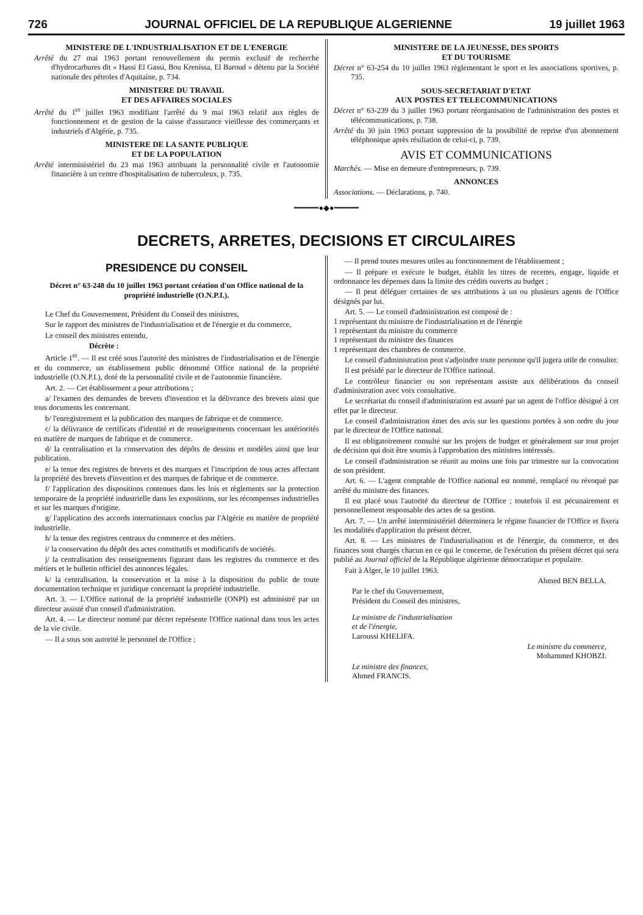726 JOURNAL OFFICIEL DE LA REPUBLIQUE ALGERIENNE 19 juillet 1963
MINISTERE DE L'INDUSTRIALISATION ET DE L'ENERGIE
Arrêté du 27 mai 1963 portant renouvellement du permis exclusif de recherche d'hydrocarbures dit « Hassi El Gassi, Bou Krenissa, El Baroud » détenu par la Société nationale des pétroles d'Aquitaine, p. 734.
MINISTERE DU TRAVAIL
ET DES AFFAIRES SOCIALES
Arrêté du 1<sup>er</sup> juillet 1963 modifiant l'arrêté du 9 mai 1963 relatif aux règles de fonctionnement et de gestion de la caisse d'assurance vieillesse des commerçants et industriels d'Algérie, p. 735.
MINISTERE DE LA SANTE PUBLIQUE
ET DE LA POPULATION
Arrêté interministériel du 23 mai 1963 attribuant la personnalité civile et l'autonomie financière à un centre d'hospitalisation de tuberculeux, p. 735.
MINISTERE DE LA JEUNESSE, DES SPORTS
ET DU TOURISME
Décret n° 63-254 du 10 juillet 1963 règlementant le sport et les associations sportives, p. 735.
SOUS-SECRETARIAT D'ETAT
AUX POSTES ET TELECOMMUNICATIONS
Décret n° 63-239 du 3 juillet 1963 portant réorganisation de l'administration des postes et télécommunications, p. 738.
Arrêté du 30 juin 1963 portant suppression de la possibilité de reprise d'un abonnement téléphonique après résiliation de celui-ci, p. 739.
AVIS ET COMMUNICATIONS
Marchés. — Mise en demeure d'entrepreneurs, p. 739.
ANNONCES
Associations. — Déclarations, p. 740.
━━━━━●◆●━━━━━
DECRETS, ARRETES, DECISIONS ET CIRCULAIRES
PRESIDENCE DU CONSEIL
Décret n° 63-248 du 10 juillet 1963 portant création d'un Office national de la propriété industrielle (O.N.P.I.).
Le Chef du Gouvernement, Président du Conseil des ministres,
Sur le rapport des ministres de l'industrialisation et de l'énergie et du commerce,
Le conseil des ministres entendu,
Décrète :
Article 1<sup>er</sup>. — Il est créé sous l'autorité des ministres de l'industrialisation et de l'énergie et du commerce, un établissement public dénommé Office national de la propriété industrielle (O.N.P.I.), doté de la personnalité civile et de l'autonomie financière.
Art. 2. — Cet établissement a pour attributions ;
a/ l'examen des demandes de brevets d'invention et la délivrance des brevets ainsi que tous documents les concernant.
b/ l'enregistrement et la publication des marques de fabrique et de commerce.
c/ la délivrance de certificats d'identité et de renseignements concernant les antériorités en matière de marques de fabrique et de commerce.
d/ la centralisation et la conservation des dépôts de dessins et modèles ainsi que leur publication.
e/ la tenue des registres de brevets et des marques et l'inscription de tous actes affectant la propriété des brevets d'invention et des marques de fabrique et de commerce.
f/ l'application des dispositions contenues dans les lois et règlements sur la protection temporaire de la propriété industrielle dans les expositions, sur les récompenses industrielles et sur les marques d'origine.
g/ l'application des accords internationaux conclus par l'Algérie en matière de propriété industrielle.
h/ la tenue des registres centraux du commerce et des métiers.
i/ la conservation du dépôt des actes constitutifs et modificatifs de sociétés.
j/ la centralisation des renseignements figurant dans les registres du commerce et des métiers et le bulletin officiel des annonces légales.
k/ la centralisation, la conservation et la mise à la disposition du public de toute documentation technique et juridique concernant la propriété industrielle.
Art. 3. — L'Office national de la propriété industrielle (ONPI) est administré par un directeur assisté d'un conseil d'administration.
Art. 4. — Le directeur nommé par décret représente l'Office national dans tous les actes de la vie civile.
— Il a sous son autorité le personnel de l'Office ;
— Il prend toutes mesures utiles au fonctionnement de l'établissement ;
— Il prépare et exécute le budget, établit les titres de recettes, engage, liquide et ordonnance les dépenses dans la limite des crédits ouverts au budget ;
— Il peut déléguer certaines de ses attributions à un ou plusieurs agents de l'Office désignés par lui.
Art. 5. — Le conseil d'administration est composé de :
1 représentant du ministre de l'industrialisation et de l'énergie
1 représentant du ministre du commerce
1 représentant du ministre des finances
1 représentant des chambres de commerce.
Le conseil d'administration peut s'adjoindre toute personne qu'il jugera utile de consulter.
Il est présidé par le directeur de l'Office national.
Le contrôleur financier ou son représentant assiste aux délibérations du conseil d'administration avec voix consultative.
Le secrétariat du conseil d'administration est assuré par un agent de l'office désigné à cet effet par le directeur.
Le conseil d'administration émet des avis sur les questions portées à son ordre du jour par le directeur de l'Office national.
Il est obligatoirement consulté sur les projets de budget et généralement sur tout projet de décision qui doit être soumis à l'approbation des ministres intéressés.
Le conseil d'administration se réunit au moins une fois par trimestre sur la convocation de son président.
Art. 6. — L'agent comptable de l'Office national est nommé, remplacé ou révoqué par arrêté du ministre des finances.
Il est placé sous l'autorité du directeur de l'Office ; toutefois il est pécunairement et personnellement responsable des actes de sa gestion.
Art. 7. — Un arrêté interministériel déterminera le régime financier de l'Office et fixera les modalités d'application du présent décret.
Art. 8. — Les ministres de l'industrialisation et de l'énergie, du commerce, et des finances sont chargés chacun en ce qui le concerne, de l'exécution du présent décret qui sera publié au Journal officiel de la République algérienne démocratique et populaire.
Fait à Alger, le 10 juillet 1963.
Ahmed BEN BELLA.
Par le chef du Gouvernement,
Président du Conseil des ministres,
Le ministre de l'industrialisation
et de l'énergie,
Laroussi KHELIFA.
Le ministre du commerce,
Mohammed KHOBZI.
Le ministre des finances,
Ahmed FRANCIS.